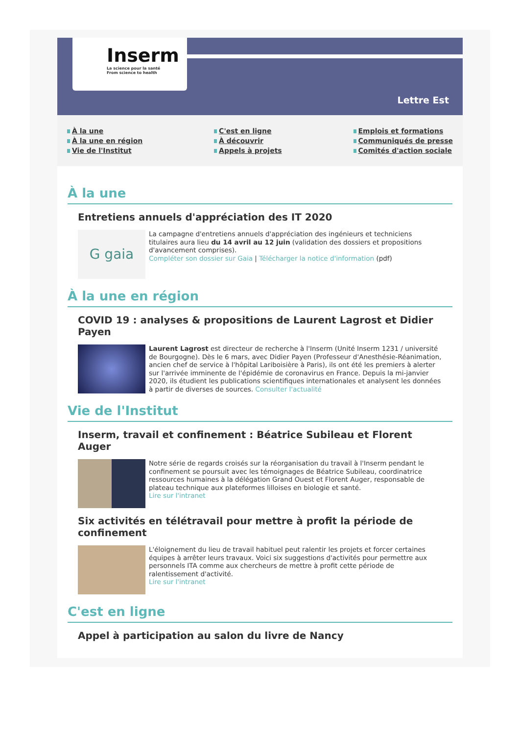Inserm
La science pour la santé
From science to health
Lettre Est
À la une
À la une en région
Vie de l'Institut
C'est en ligne
À découvrir
Appels à projets
Emplois et formations
Communiqués de presse
Comités d'action sociale
À la une
Entretiens annuels d'appréciation des IT 2020
G gaia
La campagne d'entretiens annuels d'appréciation des ingénieurs et techniciens titulaires aura lieu du 14 avril au 12 juin (validation des dossiers et propositions d'avancement comprises).
Compléter son dossier sur Gaia | Télécharger la notice d'information (pdf)
À la une en région
COVID 19 : analyses & propositions de Laurent Lagrost et Didier Payen
Laurent Lagrost est directeur de recherche à l'Inserm (Unité Inserm 1231 / université de Bourgogne). Dès le 6 mars, avec Didier Payen (Professeur d'Anesthésie-Réanimation, ancien chef de service à l'hôpital Lariboisière à Paris), ils ont été les premiers à alerter sur l'arrivée imminente de l'épidémie de coronavirus en France. Depuis la mi-janvier 2020, ils étudient les publications scientifiques internationales et analysent les données à partir de diverses de sources. Consulter l'actualité
Vie de l'Institut
Inserm, travail et confinement : Béatrice Subileau et Florent Auger
Notre série de regards croisés sur la réorganisation du travail à l'Inserm pendant le confinement se poursuit avec les témoignages de Béatrice Subileau, coordinatrice ressources humaines à la délégation Grand Ouest et Florent Auger, responsable de plateau technique aux plateformes lilloises en biologie et santé.
Lire sur l'intranet
Six activités en télétravail pour mettre à profit la période de confinement
L'éloignement du lieu de travail habituel peut ralentir les projets et forcer certaines équipes à arrêter leurs travaux. Voici six suggestions d'activités pour permettre aux personnels ITA comme aux chercheurs de mettre à profit cette période de ralentissement d'activité.
Lire sur l'intranet
C'est en ligne
Appel à participation au salon du livre de Nancy